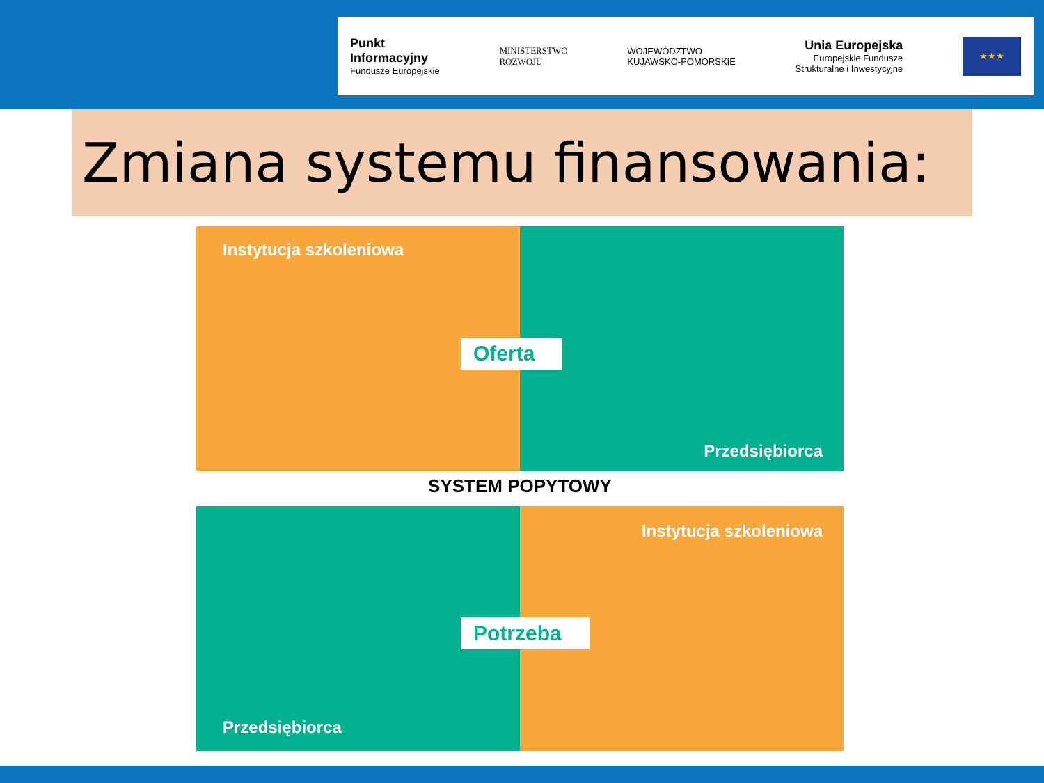Punkt
Informacyjny
Fundusze Europejskie
MINISTERSTWO
ROZWOJU
WOJEWÓDZTWO
KUJAWSKO-POMORSKIE
Unia Europejska
Europejskie Fundusze
Strukturalne i Inwestycyjne
★★★
Zmiana systemu finansowania:
Instytucja szkoleniowa
Oferta
Przedsiębiorca
SYSTEM POPYTOWY
Przedsiębiorca
Potrzeba
Instytucja szkoleniowa